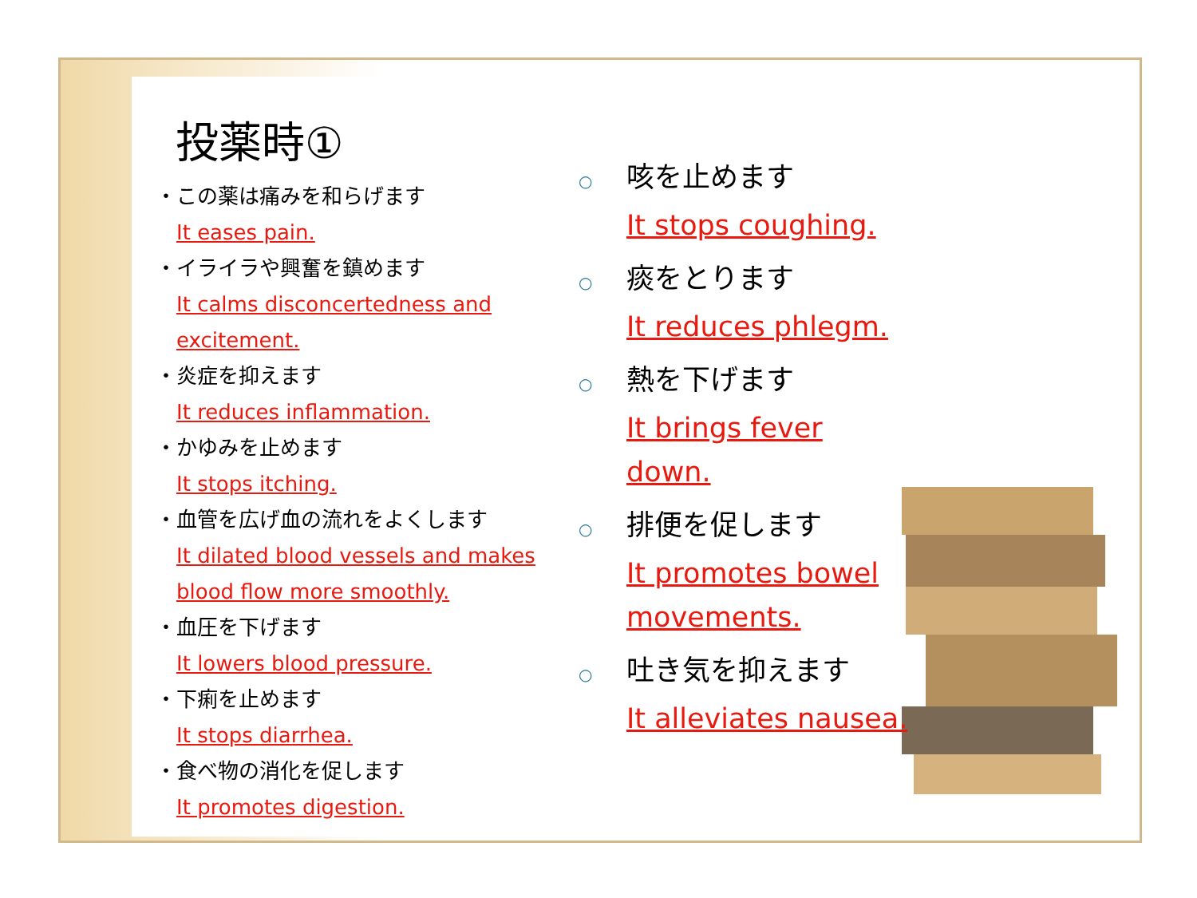投薬時①
・ この薬は痛みを和らげます
It eases pain.
・ イライラや興奮を鎮めます
It calms disconcertedness and excitement.
・ 炎症を抑えます
It reduces inflammation.
・ かゆみを止めます
It stops itching.
・ 血管を広げ血の流れをよくします
It dilated blood vessels and makes blood flow more smoothly.
・ 血圧を下げます
It lowers blood pressure.
・ 下痢を止めます
It stops diarrhea.
・ 食べ物の消化を促します
It promotes digestion.
○ 咳を止めます
It stops coughing.
○ 痰をとります
It reduces phlegm.
○ 熱を下げます
It brings fever down.
○ 排便を促します
It promotes bowel movements.
○ 吐き気を抑えます
It alleviates nausea.